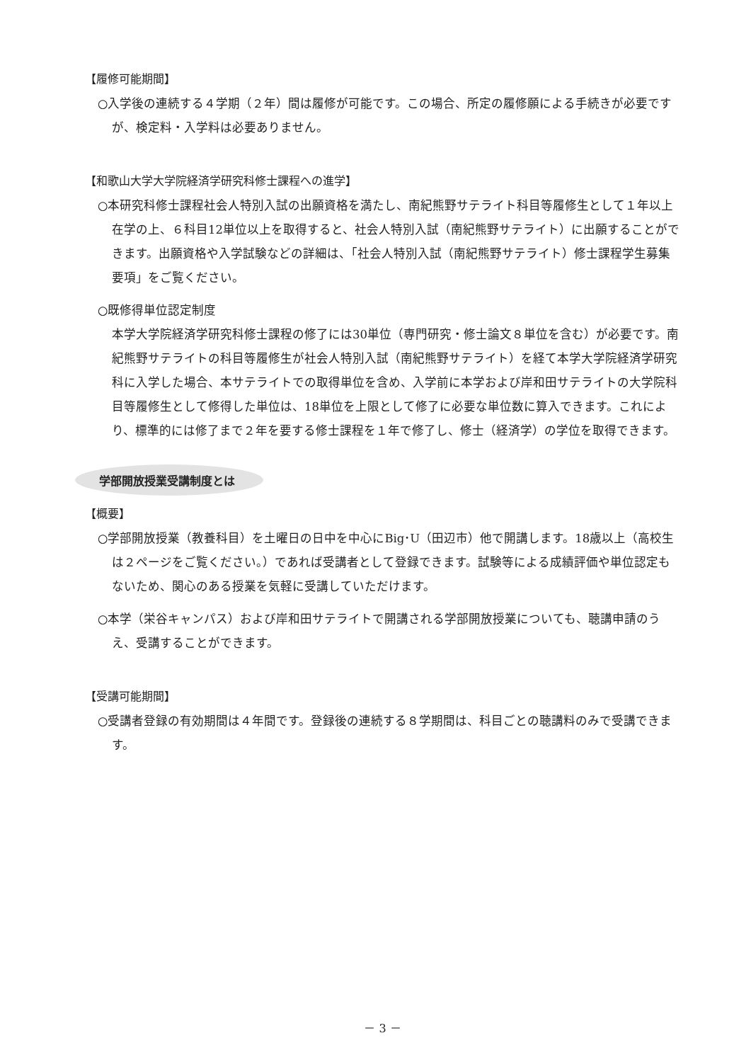【履修可能期間】
○入学後の連続する４学期（２年）間は履修が可能です。この場合、所定の履修願による手続きが必要ですが、検定料・入学料は必要ありません。
【和歌山大学大学院経済学研究科修士課程への進学】
○本研究科修士課程社会人特別入試の出願資格を満たし、南紀熊野サテライト科目等履修生として１年以上在学の上、６科目12単位以上を取得すると、社会人特別入試（南紀熊野サテライト）に出願することができます。出願資格や入学試験などの詳細は、「社会人特別入試（南紀熊野サテライト）修士課程学生募集要項」をご覧ください。
○既修得単位認定制度
本学大学院経済学研究科修士課程の修了には30単位（専門研究・修士論文８単位を含む）が必要です。南紀熊野サテライトの科目等履修生が社会人特別入試（南紀熊野サテライト）を経て本学大学院経済学研究科に入学した場合、本サテライトでの取得単位を含め、入学前に本学および岸和田サテライトの大学院科目等履修生として修得した単位は、18単位を上限として修了に必要な単位数に算入できます。これにより、標準的には修了まで２年を要する修士課程を１年で修了し、修士（経済学）の学位を取得できます。
学部開放授業受講制度とは
【概要】
○学部開放授業（教養科目）を土曜日の日中を中心にBig･U（田辺市）他で開講します。18歳以上（高校生は２ページをご覧ください。）であれば受講者として登録できます。試験等による成績評価や単位認定もないため、関心のある授業を気軽に受講していただけます。
○本学（栄谷キャンパス）および岸和田サテライトで開講される学部開放授業についても、聴講申請のうえ、受講することができます。
【受講可能期間】
○受講者登録の有効期間は４年間です。登録後の連続する８学期間は、科目ごとの聴講料のみで受講できます。
－ 3 －